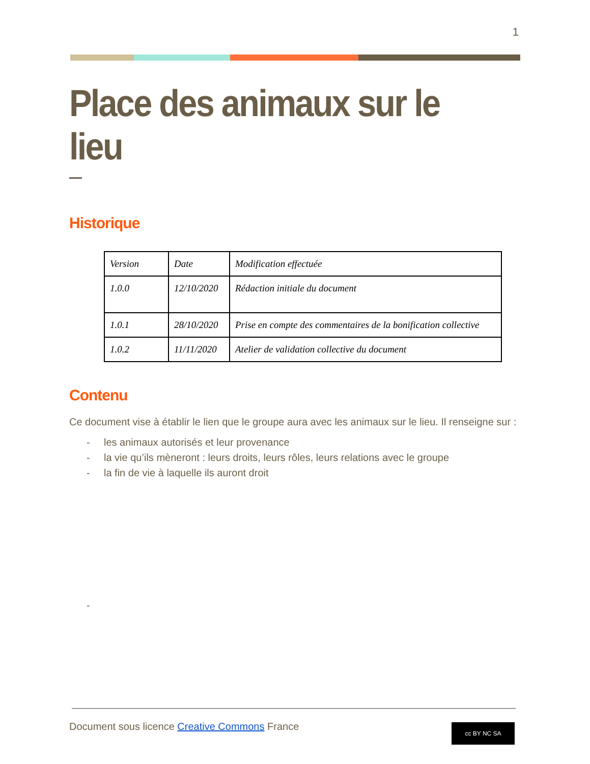1
Place des animaux sur le lieu
Historique
| Version | Date | Modification effectuée |
| 1.0.0 | 12/10/2020 | Rédaction initiale du document |
| 1.0.1 | 28/10/2020 | Prise en compte des commentaires de la bonification collective |
| 1.0.2 | 11/11/2020 | Atelier de validation collective du document |
Contenu
Ce document vise à établir le lien que le groupe aura avec les animaux sur le lieu. Il renseigne sur :
- les animaux autorisés et leur provenance
- la vie qu’ils mèneront : leurs droits, leurs rôles, leurs relations avec le groupe
- la fin de vie à laquelle ils auront droit
-
Document sous licence Creative Commons France
cc BY NC SA